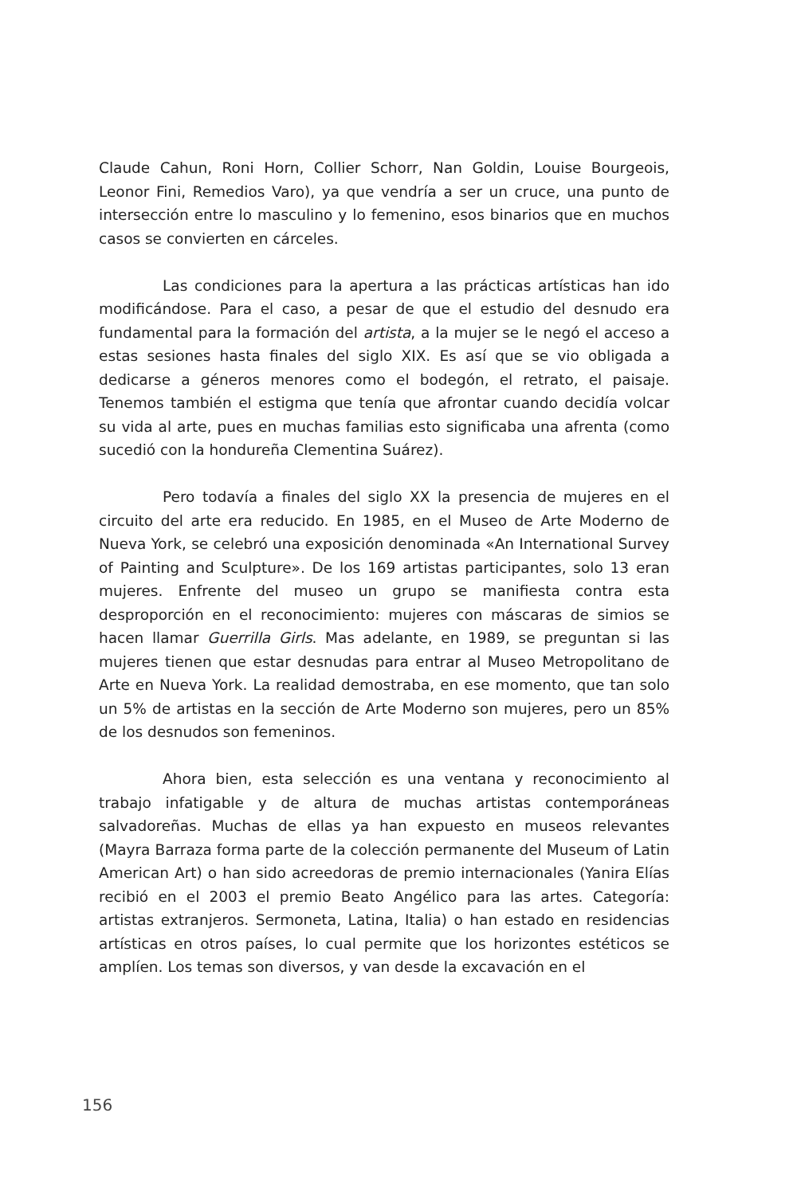Claude Cahun, Roni Horn, Collier Schorr, Nan Goldin, Louise Bourgeois, Leonor Fini, Remedios Varo), ya que vendría a ser un cruce, una punto de intersección entre lo masculino y lo femenino, esos binarios que en muchos casos se convierten en cárceles.
Las condiciones para la apertura a las prácticas artísticas han ido modificándose. Para el caso, a pesar de que el estudio del desnudo era fundamental para la formación del artista, a la mujer se le negó el acceso a estas sesiones hasta finales del siglo XIX. Es así que se vio obligada a dedicarse a géneros menores como el bodegón, el retrato, el paisaje. Tenemos también el estigma que tenía que afrontar cuando decidía volcar su vida al arte, pues en muchas familias esto significaba una afrenta (como sucedió con la hondureña Clementina Suárez).
Pero todavía a finales del siglo XX la presencia de mujeres en el circuito del arte era reducido. En 1985, en el Museo de Arte Moderno de Nueva York, se celebró una exposición denominada «An International Survey of Painting and Sculpture». De los 169 artistas participantes, solo 13 eran mujeres. Enfrente del museo un grupo se manifiesta contra esta desproporción en el reconocimiento: mujeres con máscaras de simios se hacen llamar Guerrilla Girls. Mas adelante, en 1989, se preguntan si las mujeres tienen que estar desnudas para entrar al Museo Metropolitano de Arte en Nueva York. La realidad demostraba, en ese momento, que tan solo un 5% de artistas en la sección de Arte Moderno son mujeres, pero un 85% de los desnudos son femeninos.
Ahora bien, esta selección es una ventana y reconocimiento al trabajo infatigable y de altura de muchas artistas contemporáneas salvadoreñas. Muchas de ellas ya han expuesto en museos relevantes (Mayra Barraza forma parte de la colección permanente del Museum of Latin American Art) o han sido acreedoras de premio internacionales (Yanira Elías recibió en el 2003 el premio Beato Angélico para las artes. Categoría: artistas extranjeros. Sermoneta, Latina, Italia) o han estado en residencias artísticas en otros países, lo cual permite que los horizontes estéticos se amplíen. Los temas son diversos, y van desde la excavación en el
156